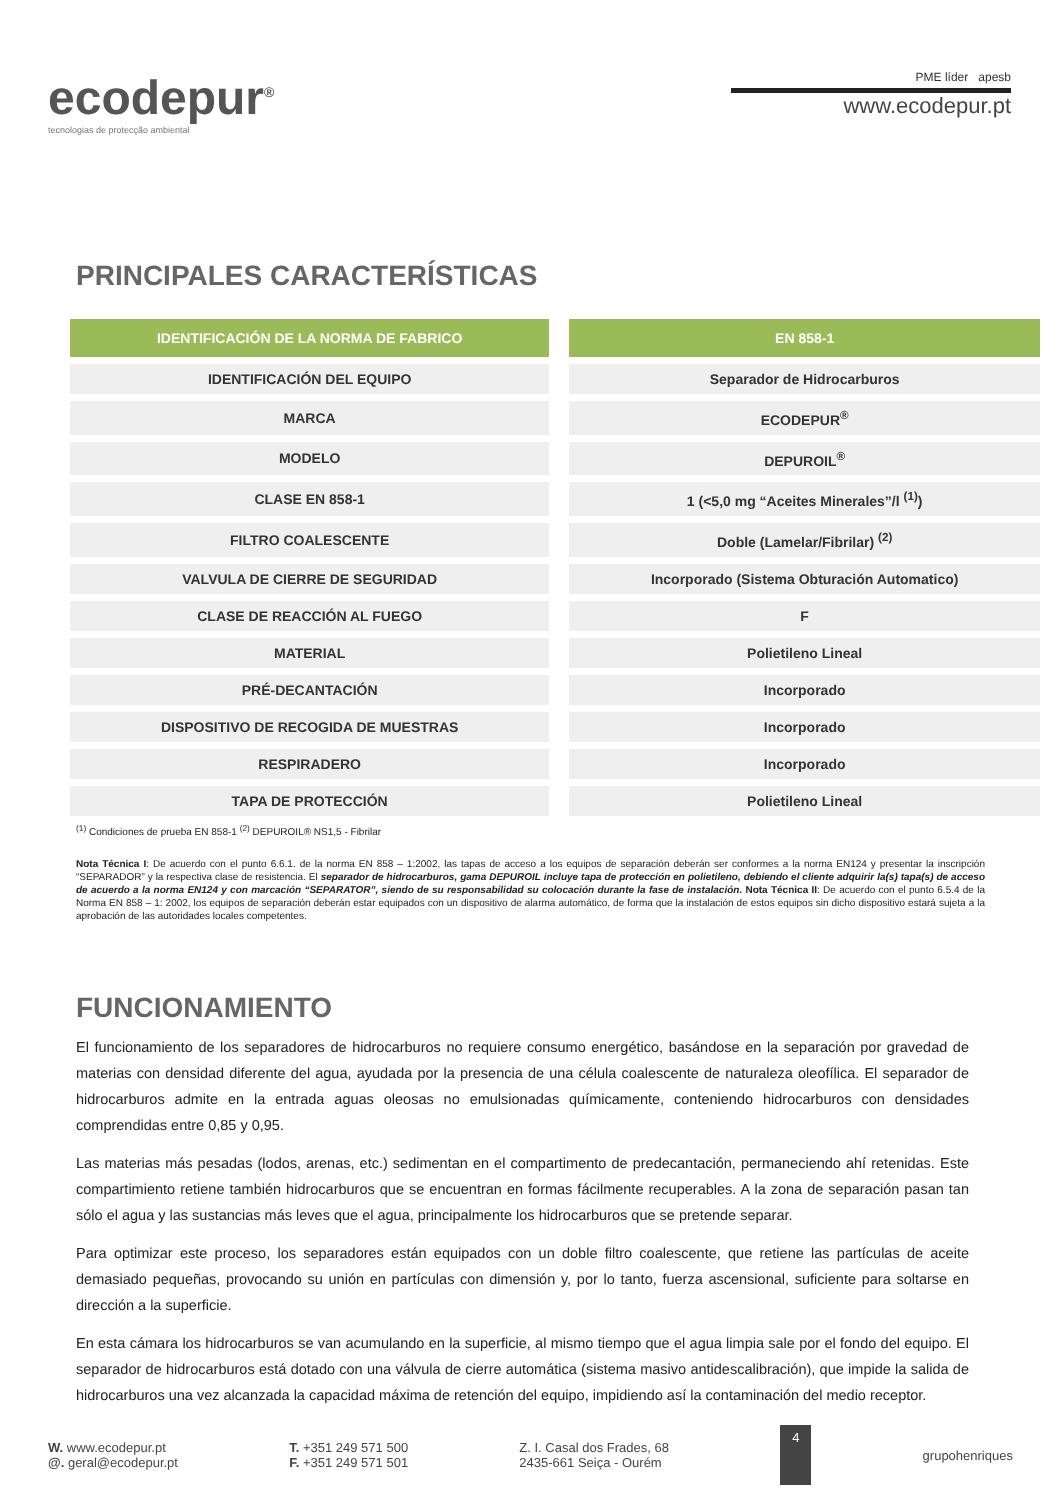ecodepur<sup>®</sup>
tecnologias de protecção ambiental
PME líder apesb
www.ecodepur.pt
PRINCIPALES CARACTERÍSTICAS
| IDENTIFICACIÓN DE LA NORMA DE FABRICO | EN 858-1 |
| --- | --- |
| IDENTIFICACIÓN DEL EQUIPO | Separador de Hidrocarburos |
| MARCA | ECODEPUR<sup>®</sup> |
| MODELO | DEPUROIL<sup>®</sup> |
| CLASE EN 858-1 | 1 (<5,0 mg “Aceites Minerales”/l <sup>(1)</sup>) |
| FILTRO COALESCENTE | Doble (Lamelar/Fibrilar) <sup>(2)</sup> |
| VALVULA DE CIERRE DE SEGURIDAD | Incorporado (Sistema Obturación Automatico) |
| CLASE DE REACCIÓN AL FUEGO | F |
| MATERIAL | Polietileno Lineal |
| PRÉ-DECANTACIÓN | Incorporado |
| DISPOSITIVO DE RECOGIDA DE MUESTRAS | Incorporado |
| RESPIRADERO | Incorporado |
| TAPA DE PROTECCIÓN | Polietileno Lineal |
<sup>(1)</sup> Condiciones de prueba EN 858-1 <sup>(2)</sup> DEPUROIL® NS1,5 - Fibrilar
Nota Técnica I: De acuerdo con el punto 6.6.1. de la norma EN 858 – 1:2002, las tapas de acceso a los equipos de separación deberán ser conformes a la norma EN124 y presentar la inscripción “SEPARADOR” y la respectiva clase de resistencia. El separador de hidrocarburos, gama DEPUROIL incluye tapa de protección en polietileno, debiendo el cliente adquirir la(s) tapa(s) de acceso de acuerdo a la norma EN124 y con marcación “SEPARATOR”, siendo de su responsabilidad su colocación durante la fase de instalación. Nota Técnica II: De acuerdo con el punto 6.5.4 de la Norma EN 858 – 1: 2002, los equipos de separación deberán estar equipados con un dispositivo de alarma automático, de forma que la instalación de estos equipos sin dicho dispositivo estará sujeta a la aprobación de las autoridades locales competentes.
FUNCIONAMIENTO
El funcionamiento de los separadores de hidrocarburos no requiere consumo energético, basándose en la separación por gravedad de materias con densidad diferente del agua, ayudada por la presencia de una célula coalescente de naturaleza oleofílica. El separador de hidrocarburos admite en la entrada aguas oleosas no emulsionadas químicamente, conteniendo hidrocarburos con densidades comprendidas entre 0,85 y 0,95.
Las materias más pesadas (lodos, arenas, etc.) sedimentan en el compartimento de predecantación, permaneciendo ahí retenidas. Este compartimiento retiene también hidrocarburos que se encuentran en formas fácilmente recuperables. A la zona de separación pasan tan sólo el agua y las sustancias más leves que el agua, principalmente los hidrocarburos que se pretende separar.
Para optimizar este proceso, los separadores están equipados con un doble filtro coalescente, que retiene las partículas de aceite demasiado pequeñas, provocando su unión en partículas con dimensión y, por lo tanto, fuerza ascensional, suficiente para soltarse en dirección a la superficie.
En esta cámara los hidrocarburos se van acumulando en la superficie, al mismo tiempo que el agua limpia sale por el fondo del equipo. El separador de hidrocarburos está dotado con una válvula de cierre automática (sistema masivo antidescalibración), que impide la salida de hidrocarburos una vez alcanzada la capacidad máxima de retención del equipo, impidiendo así la contaminación del medio receptor.
W. www.ecodepur.pt
@. geral@ecodepur.pt
T. +351 249 571 500
F. +351 249 571 501
Z. I. Casal dos Frades, 68
2435-661 Seiça - Ourém
4
grupohenriques